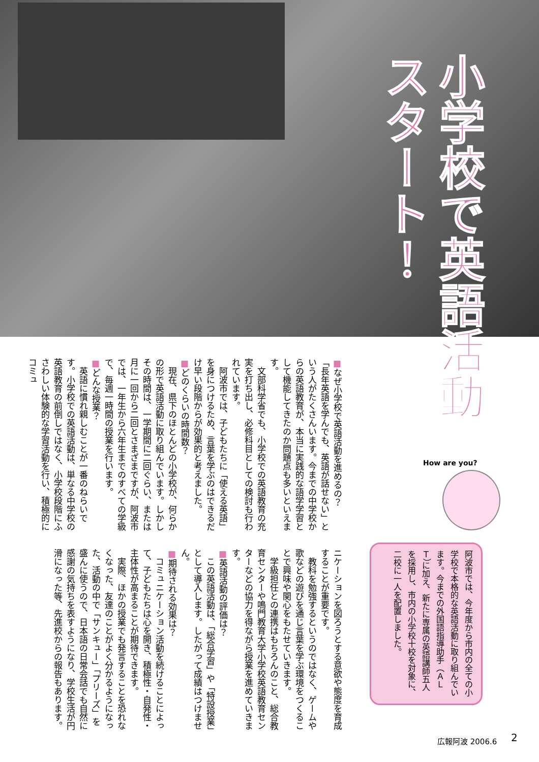小学校で英語活動
スタート！
■なぜ小学校で英語活動を進めるの？
「長年英語を学んでも、英語が話せない」という人がたくさんいます。今までの中学校からの英語教育が、本当に実践的な語学学習として機能してきたのか問題点も多いといえます。
　文部科学省でも、小学校での英語教育の充実を打ち出し、必修科目としての検討も行われています。
　阿波市では、子どもたちに「使える英語」を身につけるため、言葉を学ぶのはできるだけ早い段階からが効果的と考えました。
■どのくらいの時間数？
　現在、県下のほとんどの小学校が、何らかの形で英語活動に取り組んでいます。しかしその時間は、一学期間に二回ぐらい、または月に一回から二回とさまざまですが、阿波市では、一年生から六年生までのすべての学級で、毎週一時間の授業を行います。
■どんな授業？
　英語に慣れ親しむことが一番のねらいです。小学校での英語活動は、単なる中学校の英語教育の前倒しではなく、小学校段階にふさわしい体験的な学習活動を行い、積極的にコミュ
ニケーションを図ろうとする意欲や態度を育成することが重要です。
　教科を勉強するというのではなく、ゲームや歌などの遊びを通じ言葉を学ぶ環境をつくることで興味や関心をもたせていきます。
　学級担任との連携はもちろんのこと、総合教育センターや鳴門教育大学小学校英語教育センターなどの協力を得ながら授業を進めていきます。
■英語活動の評価は？
　この英語活動は、「総合学習」や「特設授業」として導入します。したがって成績はつけません。
■期待される効果は？
　コミュニケーション活動を続けることによって、子どもたちは心を開き、積極性・自発性・主体性が高まることが期待できます。
　実際、ほかの授業でも発言することを恐れなくなった、友達のことがよく分かるようになった、活動の中で「サンキュー」「プリーズ」を盛んに使うので、日本語の日常会話でも自然に感謝の気持ちを表すようになり、学校生活が円滑になった等、先進校からの報告もあります。
How are you?
阿波市では、今年度から市内の全ての小学校で本格的な英語活動に取り組んでいます。今までの外国語指導助手（ＡＬＴ）に加え、新たに専属の英語講師五人を採用し、市内の小学校十校を対象に、二校に一人を配置しました。
広報阿波 2006.6 2